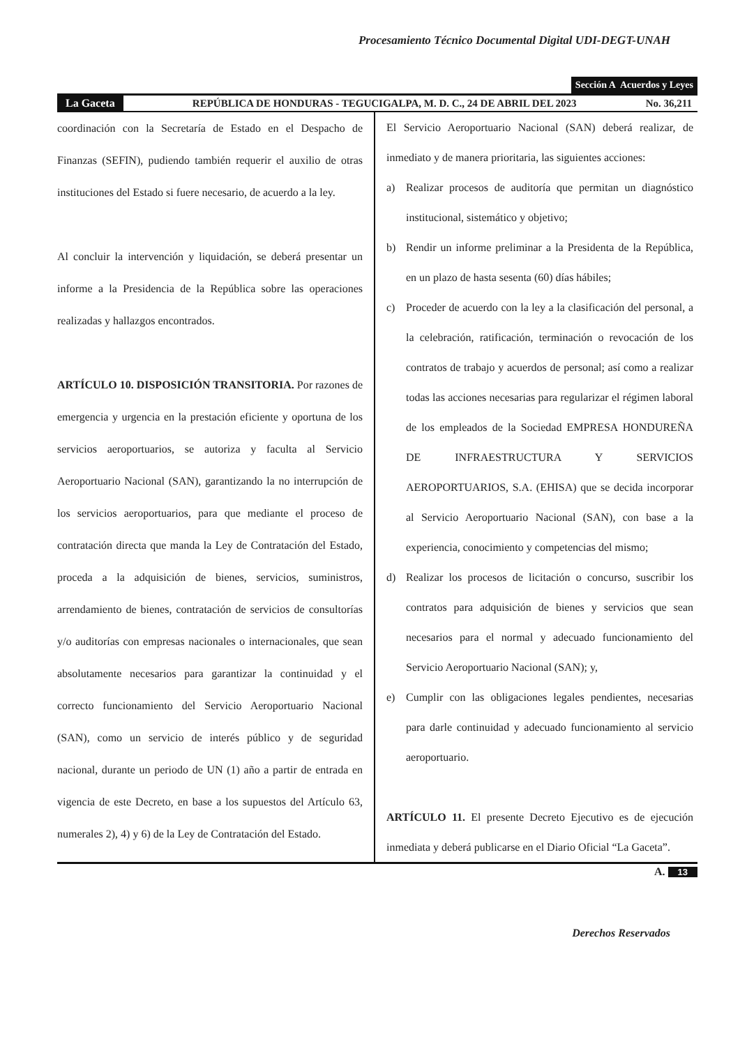Procesamiento Técnico Documental Digital UDI-DEGT-UNAH
Sección A Acuerdos y Leyes
La Gaceta REPÚBLICA DE HONDURAS - TEGUCIGALPA, M. D. C., 24 DE ABRIL DEL 2023 No. 36,211
coordinación con la Secretaría de Estado en el Despacho de Finanzas (SEFIN), pudiendo también requerir el auxilio de otras instituciones del Estado si fuere necesario, de acuerdo a la ley.
Al concluir la intervención y liquidación, se deberá presentar un informe a la Presidencia de la República sobre las operaciones realizadas y hallazgos encontrados.
ARTÍCULO 10. DISPOSICIÓN TRANSITORIA. Por razones de emergencia y urgencia en la prestación eficiente y oportuna de los servicios aeroportuarios, se autoriza y faculta al Servicio Aeroportuario Nacional (SAN), garantizando la no interrupción de los servicios aeroportuarios, para que mediante el proceso de contratación directa que manda la Ley de Contratación del Estado, proceda a la adquisición de bienes, servicios, suministros, arrendamiento de bienes, contratación de servicios de consultorías y/o auditorías con empresas nacionales o internacionales, que sean absolutamente necesarios para garantizar la continuidad y el correcto funcionamiento del Servicio Aeroportuario Nacional (SAN), como un servicio de interés público y de seguridad nacional, durante un periodo de UN (1) año a partir de entrada en vigencia de este Decreto, en base a los supuestos del Artículo 63, numerales 2), 4) y 6) de la Ley de Contratación del Estado.
El Servicio Aeroportuario Nacional (SAN) deberá realizar, de inmediato y de manera prioritaria, las siguientes acciones:
a) Realizar procesos de auditoría que permitan un diagnóstico institucional, sistemático y objetivo;
b) Rendir un informe preliminar a la Presidenta de la República, en un plazo de hasta sesenta (60) días hábiles;
c) Proceder de acuerdo con la ley a la clasificación del personal, a la celebración, ratificación, terminación o revocación de los contratos de trabajo y acuerdos de personal; así como a realizar todas las acciones necesarias para regularizar el régimen laboral de los empleados de la Sociedad EMPRESA HONDUREÑA DE INFRAESTRUCTURA Y SERVICIOS AEROPORTUARIOS, S.A. (EHISA) que se decida incorporar al Servicio Aeroportuario Nacional (SAN), con base a la experiencia, conocimiento y competencias del mismo;
d) Realizar los procesos de licitación o concurso, suscribir los contratos para adquisición de bienes y servicios que sean necesarios para el normal y adecuado funcionamiento del Servicio Aeroportuario Nacional (SAN); y,
e) Cumplir con las obligaciones legales pendientes, necesarias para darle continuidad y adecuado funcionamiento al servicio aeroportuario.
ARTÍCULO 11. El presente Decreto Ejecutivo es de ejecución inmediata y deberá publicarse en el Diario Oficial “La Gaceta”.
A. 13
Derechos Reservados